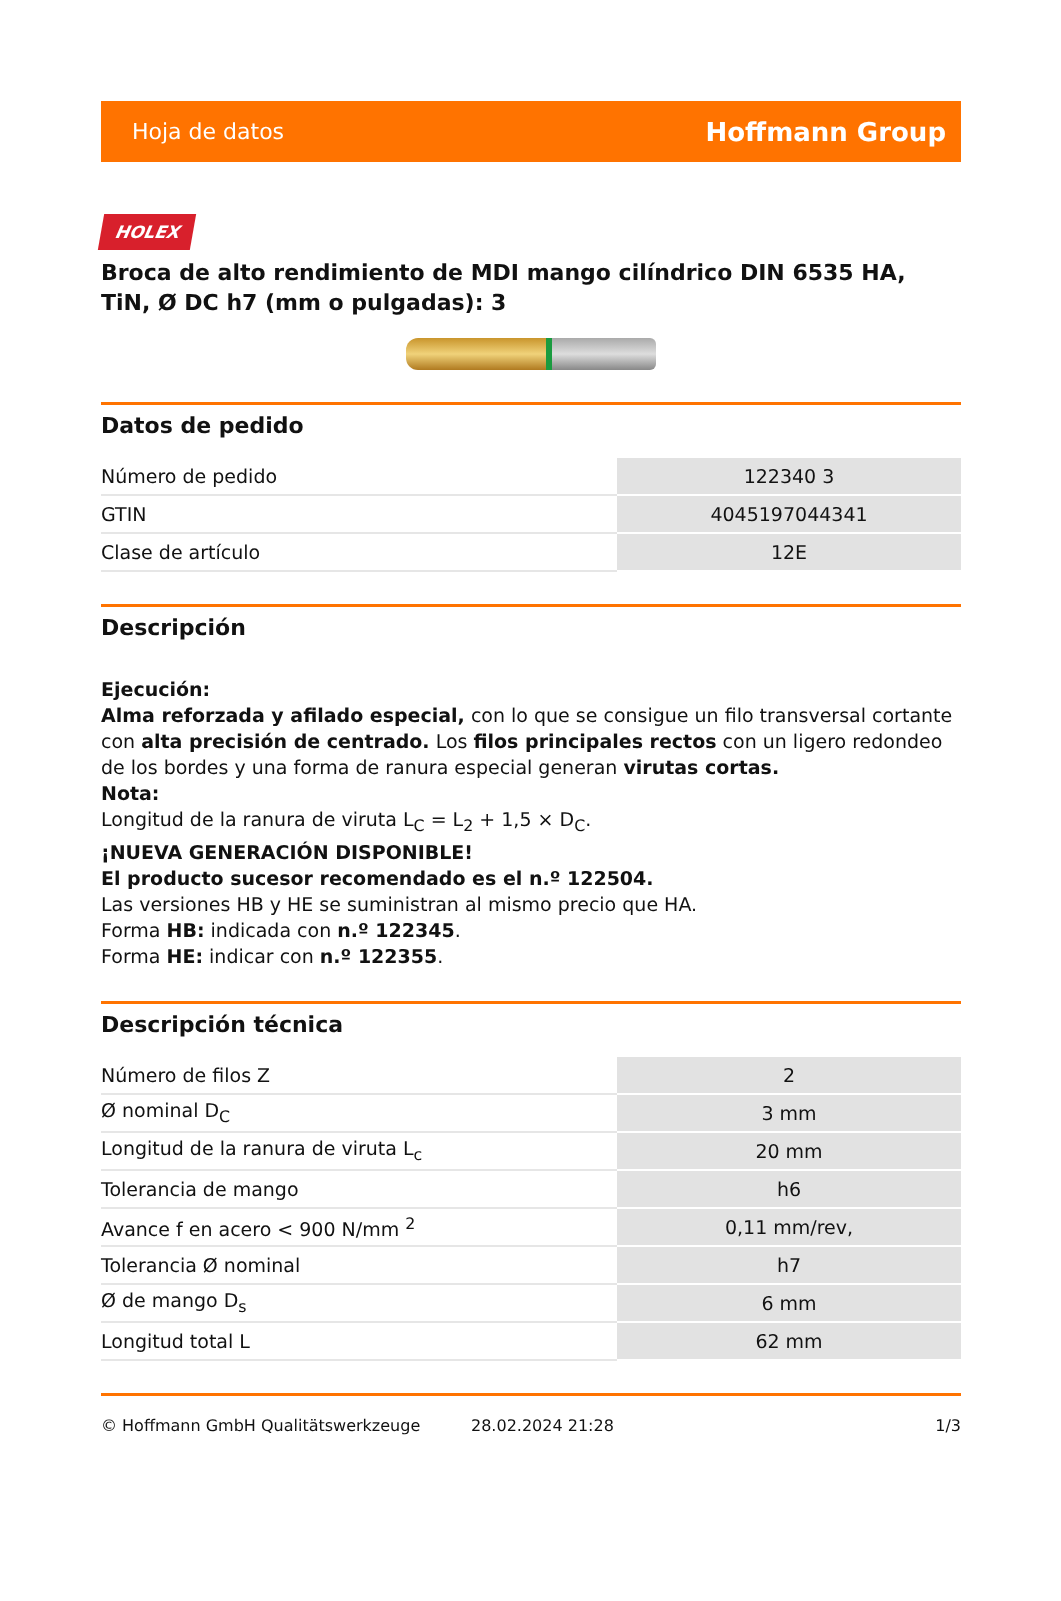Hoja de datos Hoffmann Group
HOLEX
Broca de alto rendimiento de MDI mango cilíndrico DIN 6535 HA, TiN, Ø DC h7 (mm o pulgadas): 3
Datos de pedido
| Número de pedido | 122340 3 |
| GTIN | 4045197044341 |
| Clase de artículo | 12E |
Descripción
Ejecución:
Alma reforzada y afilado especial, con lo que se consigue un filo transversal cortante con alta precisión de centrado. Los filos principales rectos con un ligero redondeo de los bordes y una forma de ranura especial generan virutas cortas.
Nota:
Longitud de la ranura de viruta L<sub>C</sub> = L<sub>2</sub> + 1,5 × D<sub>C</sub>.
¡NUEVA GENERACIÓN DISPONIBLE!
El producto sucesor recomendado es el n.º 122504.
Las versiones HB y HE se suministran al mismo precio que HA.
Forma HB: indicada con n.º 122345.
Forma HE: indicar con n.º 122355.
Descripción técnica
| Número de filos Z | 2 |
| Ø nominal D<sub>C</sub> | 3 mm |
| Longitud de la ranura de viruta L<sub>c</sub> | 20 mm |
| Tolerancia de mango | h6 |
| Avance f en acero < 900 N/mm <sup>2</sup> | 0,11 mm/rev, |
| Tolerancia Ø nominal | h7 |
| Ø de mango D<sub>s</sub> | 6 mm |
| Longitud total L | 62 mm |
© Hoffmann GmbH Qualitätswerkzeuge 28.02.2024 21:28 1/3